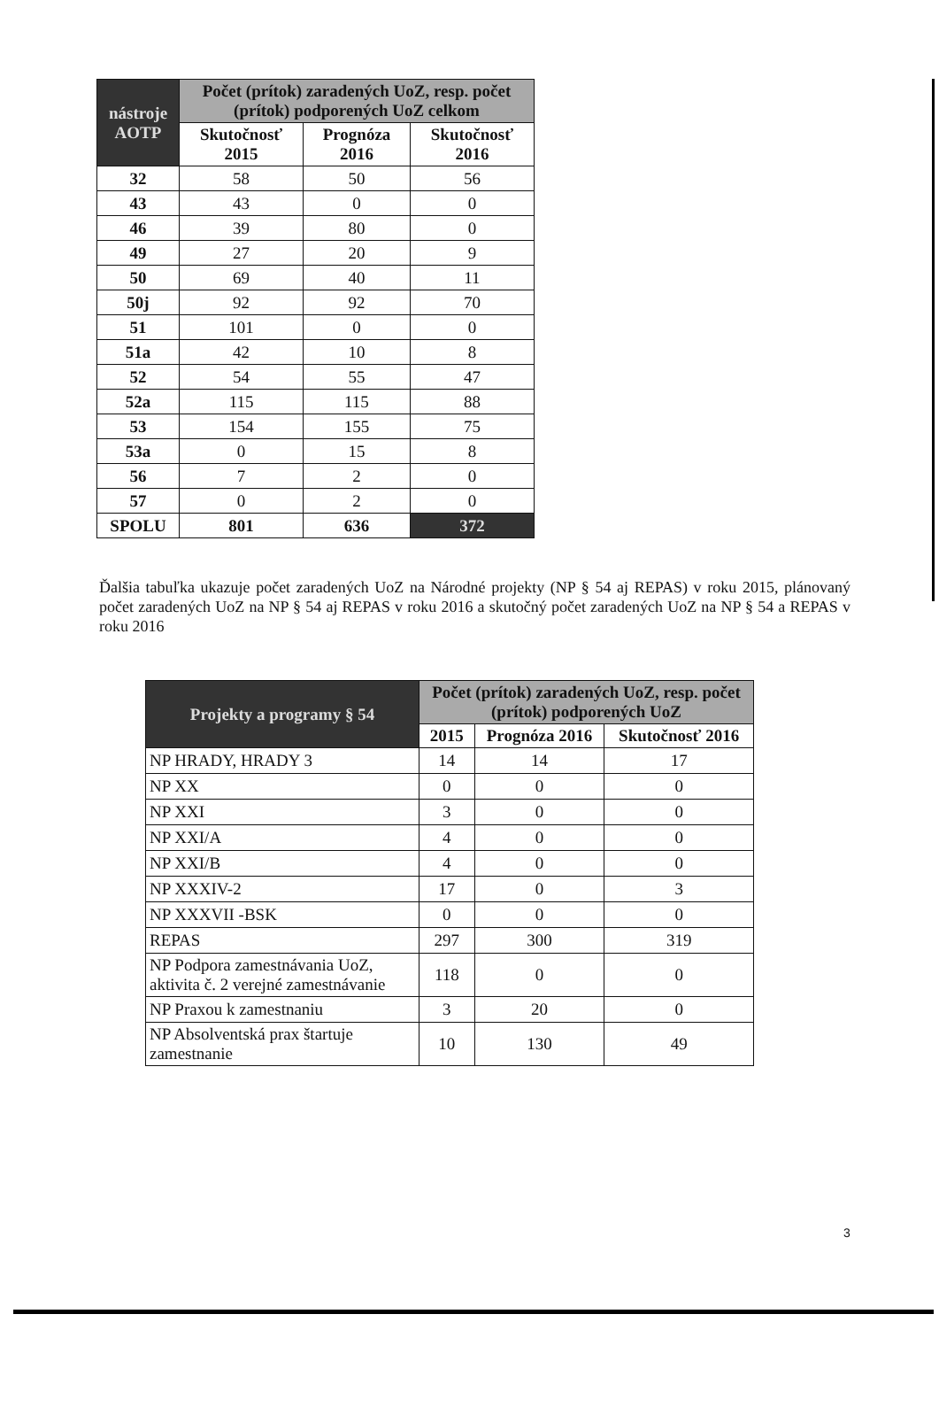| nástroje AOTP | Počet (prítok) zaradených UoZ, resp. počet (prítok) podporených UoZ celkom | | |
| --- | --- | --- | --- |
| | Skutočnosť 2015 | Prognóza 2016 | Skutočnosť 2016 |
| 32 | 58 | 50 | 56 |
| 43 | 43 | 0 | 0 |
| 46 | 39 | 80 | 0 |
| 49 | 27 | 20 | 9 |
| 50 | 69 | 40 | 11 |
| 50j | 92 | 92 | 70 |
| 51 | 101 | 0 | 0 |
| 51a | 42 | 10 | 8 |
| 52 | 54 | 55 | 47 |
| 52a | 115 | 115 | 88 |
| 53 | 154 | 155 | 75 |
| 53a | 0 | 15 | 8 |
| 56 | 7 | 2 | 0 |
| 57 | 0 | 2 | 0 |
| SPOLU | 801 | 636 | 372 |
Ďalšia tabuľka ukazuje počet zaradených UoZ na Národné projekty (NP § 54 aj REPAS) v roku 2015, plánovaný počet zaradených UoZ na NP § 54 aj REPAS v roku 2016 a skutočný počet zaradených UoZ na NP § 54 a REPAS v roku 2016
| Projekty a programy § 54 | Počet (prítok) zaradených UoZ, resp. počet (prítok) podporených UoZ | | |
| --- | --- | --- | --- |
| | 2015 | Prognóza 2016 | Skutočnosť 2016 |
| NP HRADY, HRADY 3 | 14 | 14 | 17 |
| NP XX | 0 | 0 | 0 |
| NP XXI | 3 | 0 | 0 |
| NP XXI/A | 4 | 0 | 0 |
| NP XXI/B | 4 | 0 | 0 |
| NP XXXIV-2 | 17 | 0 | 3 |
| NP XXXVII -BSK | 0 | 0 | 0 |
| REPAS | 297 | 300 | 319 |
| NP Podpora zamestnávania UoZ, aktivita č. 2 verejné zamestnávanie | 118 | 0 | 0 |
| NP Praxou k zamestnaniu | 3 | 20 | 0 |
| NP Absolventská prax štartuje zamestnanie | 10 | 130 | 49 |
3